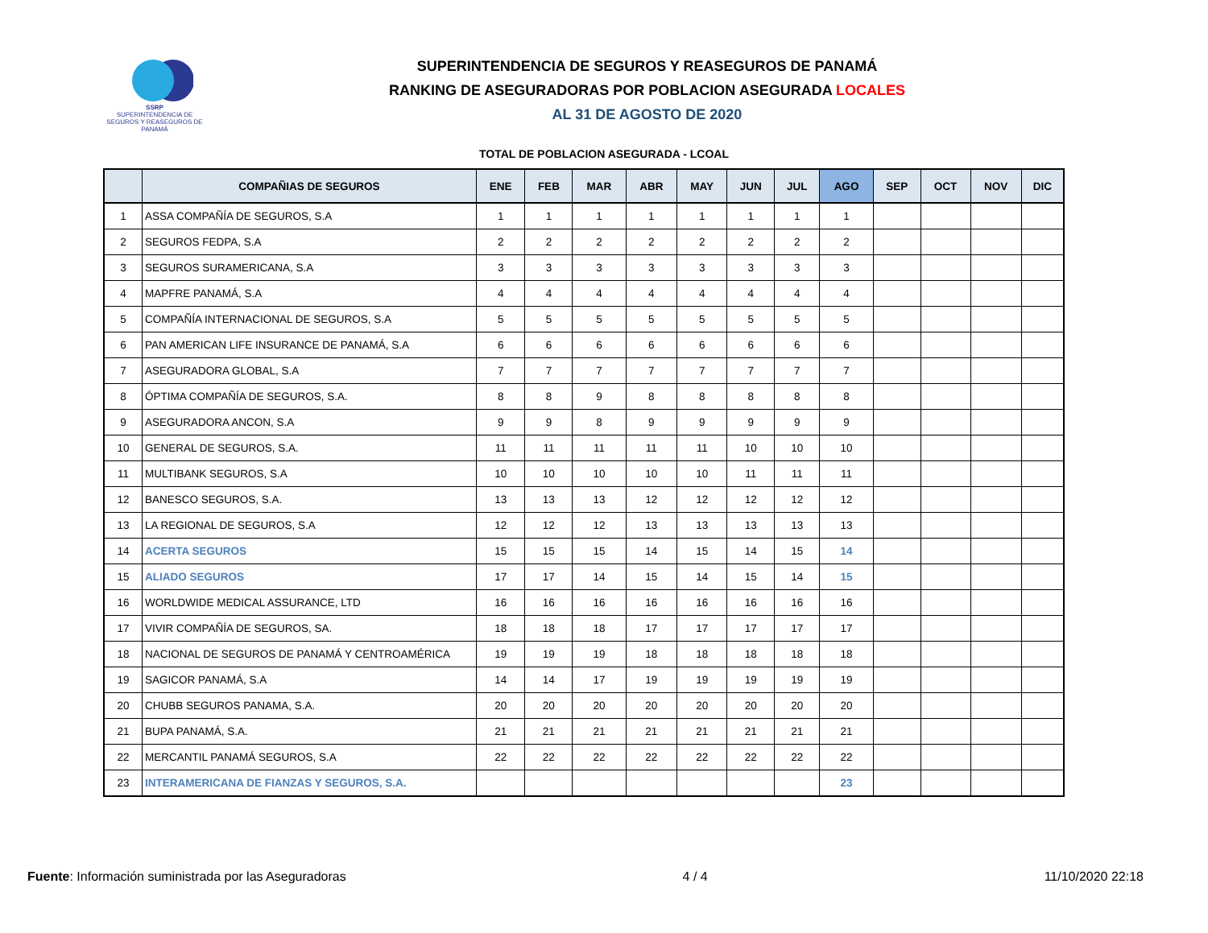SSRP
SUPERINTENDENCIA DE SEGUROS Y REASEGUROS DE PANAMÁ
SUPERINTENDENCIA DE SEGUROS Y REASEGUROS DE PANAMÁ
RANKING DE ASEGURADORAS POR POBLACION ASEGURADA LOCALES
AL 31 DE AGOSTO DE 2020
TOTAL DE POBLACION ASEGURADA - LCOAL
| | COMPAÑIAS DE SEGUROS | ENE | FEB | MAR | ABR | MAY | JUN | JUL | AGO | SEP | OCT | NOV | DIC |
| --- | --- | --- | --- | --- | --- | --- | --- | --- | --- | --- | --- | --- | --- |
| 1 | ASSA COMPAÑÍA DE SEGUROS, S.A | 1 | 1 | 1 | 1 | 1 | 1 | 1 | 1 | | | | |
| 2 | SEGUROS FEDPA, S.A | 2 | 2 | 2 | 2 | 2 | 2 | 2 | 2 | | | | |
| 3 | SEGUROS SURAMERICANA, S.A | 3 | 3 | 3 | 3 | 3 | 3 | 3 | 3 | | | | |
| 4 | MAPFRE PANAMÁ, S.A | 4 | 4 | 4 | 4 | 4 | 4 | 4 | 4 | | | | |
| 5 | COMPAÑÍA INTERNACIONAL DE SEGUROS, S.A | 5 | 5 | 5 | 5 | 5 | 5 | 5 | 5 | | | | |
| 6 | PAN AMERICAN LIFE INSURANCE DE PANAMÁ, S.A | 6 | 6 | 6 | 6 | 6 | 6 | 6 | 6 | | | | |
| 7 | ASEGURADORA GLOBAL, S.A | 7 | 7 | 7 | 7 | 7 | 7 | 7 | 7 | | | | |
| 8 | ÓPTIMA COMPAÑÍA DE SEGUROS, S.A. | 8 | 8 | 9 | 8 | 8 | 8 | 8 | 8 | | | | |
| 9 | ASEGURADORA ANCON, S.A | 9 | 9 | 8 | 9 | 9 | 9 | 9 | 9 | | | | |
| 10 | GENERAL DE SEGUROS, S.A. | 11 | 11 | 11 | 11 | 11 | 10 | 10 | 10 | | | | |
| 11 | MULTIBANK SEGUROS, S.A | 10 | 10 | 10 | 10 | 10 | 11 | 11 | 11 | | | | |
| 12 | BANESCO SEGUROS, S.A. | 13 | 13 | 13 | 12 | 12 | 12 | 12 | 12 | | | | |
| 13 | LA REGIONAL DE SEGUROS, S.A | 12 | 12 | 12 | 13 | 13 | 13 | 13 | 13 | | | | |
| 14 | ACERTA SEGUROS | 15 | 15 | 15 | 14 | 15 | 14 | 15 | 14 | | | | |
| 15 | ALIADO SEGUROS | 17 | 17 | 14 | 15 | 14 | 15 | 14 | 15 | | | | |
| 16 | WORLDWIDE MEDICAL ASSURANCE, LTD | 16 | 16 | 16 | 16 | 16 | 16 | 16 | 16 | | | | |
| 17 | VIVIR COMPAÑÍA DE SEGUROS, SA. | 18 | 18 | 18 | 17 | 17 | 17 | 17 | 17 | | | | |
| 18 | NACIONAL DE SEGUROS DE PANAMÁ Y CENTROAMÉRICA | 19 | 19 | 19 | 18 | 18 | 18 | 18 | 18 | | | | |
| 19 | SAGICOR PANAMÁ, S.A | 14 | 14 | 17 | 19 | 19 | 19 | 19 | 19 | | | | |
| 20 | CHUBB SEGUROS PANAMA, S.A. | 20 | 20 | 20 | 20 | 20 | 20 | 20 | 20 | | | | |
| 21 | BUPA PANAMÁ, S.A. | 21 | 21 | 21 | 21 | 21 | 21 | 21 | 21 | | | | |
| 22 | MERCANTIL PANAMÁ SEGUROS, S.A | 22 | 22 | 22 | 22 | 22 | 22 | 22 | 22 | | | | |
| 23 | INTERAMERICANA DE FIANZAS Y SEGUROS, S.A. | | | | | | | | 23 | | | | |
Fuente: Información suministrada por las Aseguradoras 4 / 4 11/10/2020 22:18